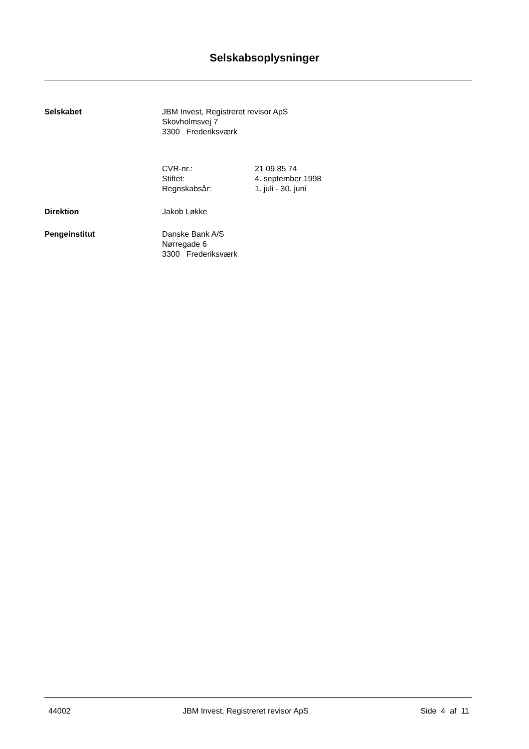Selskabsoplysninger
Selskabet JBM Invest, Registreret revisor ApS
Skovholmsvej 7
3300 Frederiksværk
CVR-nr.: 21 09 85 74
Stiftet: 4. september 1998
Regnskabsår: 1. juli - 30. juni
Direktion Jakob Løkke
Pengeinstitut Danske Bank A/S
Nørregade 6
3300 Frederiksværk
44002 JBM Invest, Registreret revisor ApS Side 4 af 11